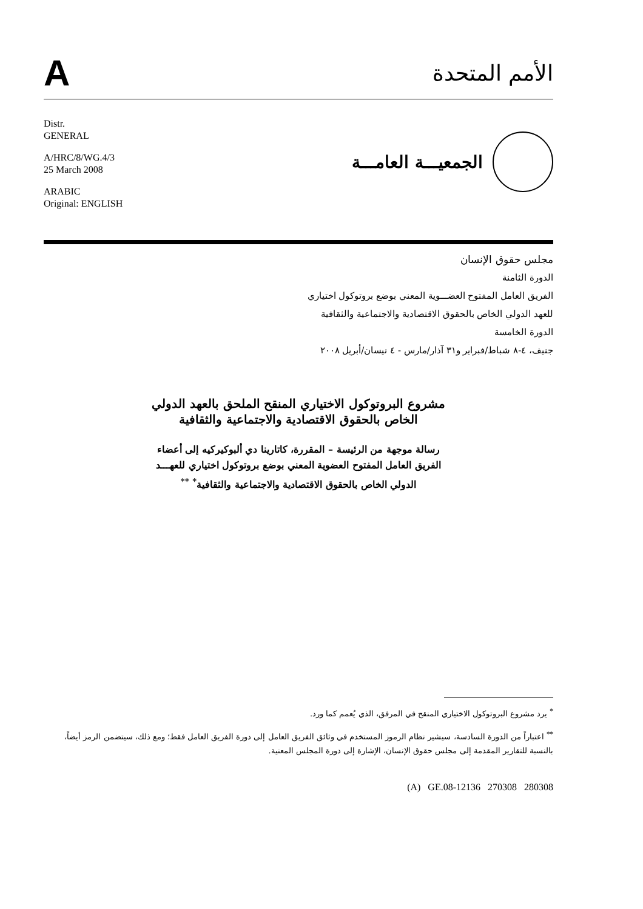A
الأمم المتحدة
Distr.
GENERAL
A/HRC/8/WG.4/3
25 March 2008
ARABIC
Original: ENGLISH
الجمعيـــة العامـــة
مجلس حقوق الإنسان
الدورة الثامنة
الفريق العامل المفتوح العضـــوية المعني بوضع بروتوكول اختياري
للعهد الدولي الخاص بالحقوق الاقتصادية والاجتماعية والثقافية
الدورة الخامسة
جنيف، ٤-٨ شباط/فبراير و٣١ آذار/مارس - ٤ نيسان/أبريل ٢٠٠٨
مشروع البروتوكول الاختياري المنقح الملحق بالعهد الدولي
الخاص بالحقوق الاقتصادية والاجتماعية والثقافية
رسالة موجهة من الرئيسة – المقررة، كاتارينا دي ألبوكيركيه إلى أعضاء
الفريق العامل المفتوح العضوية المعني بوضع بروتوكول اختياري للعهـــد
الدولي الخاص بالحقوق الاقتصادية والاجتماعية والثقافية<sup>*</sup> <sup>**</sup>
<sup>*</sup> يرد مشروع البروتوكول الاختياري المنقح في المرفق، الذي يُعمم كما ورد.
<sup>**</sup> اعتباراً من الدورة السادسة، سيشير نظام الرموز المستخدم في وثائق الفريق العامل إلى دورة الفريق العامل فقط؛ ومع ذلك، سيتضمن الرمز أيضاً، بالنسبة للتقارير المقدمة إلى مجلس حقوق الإنسان، الإشارة إلى دورة المجلس المعنية.
(A) GE.08-12136 270308 280308